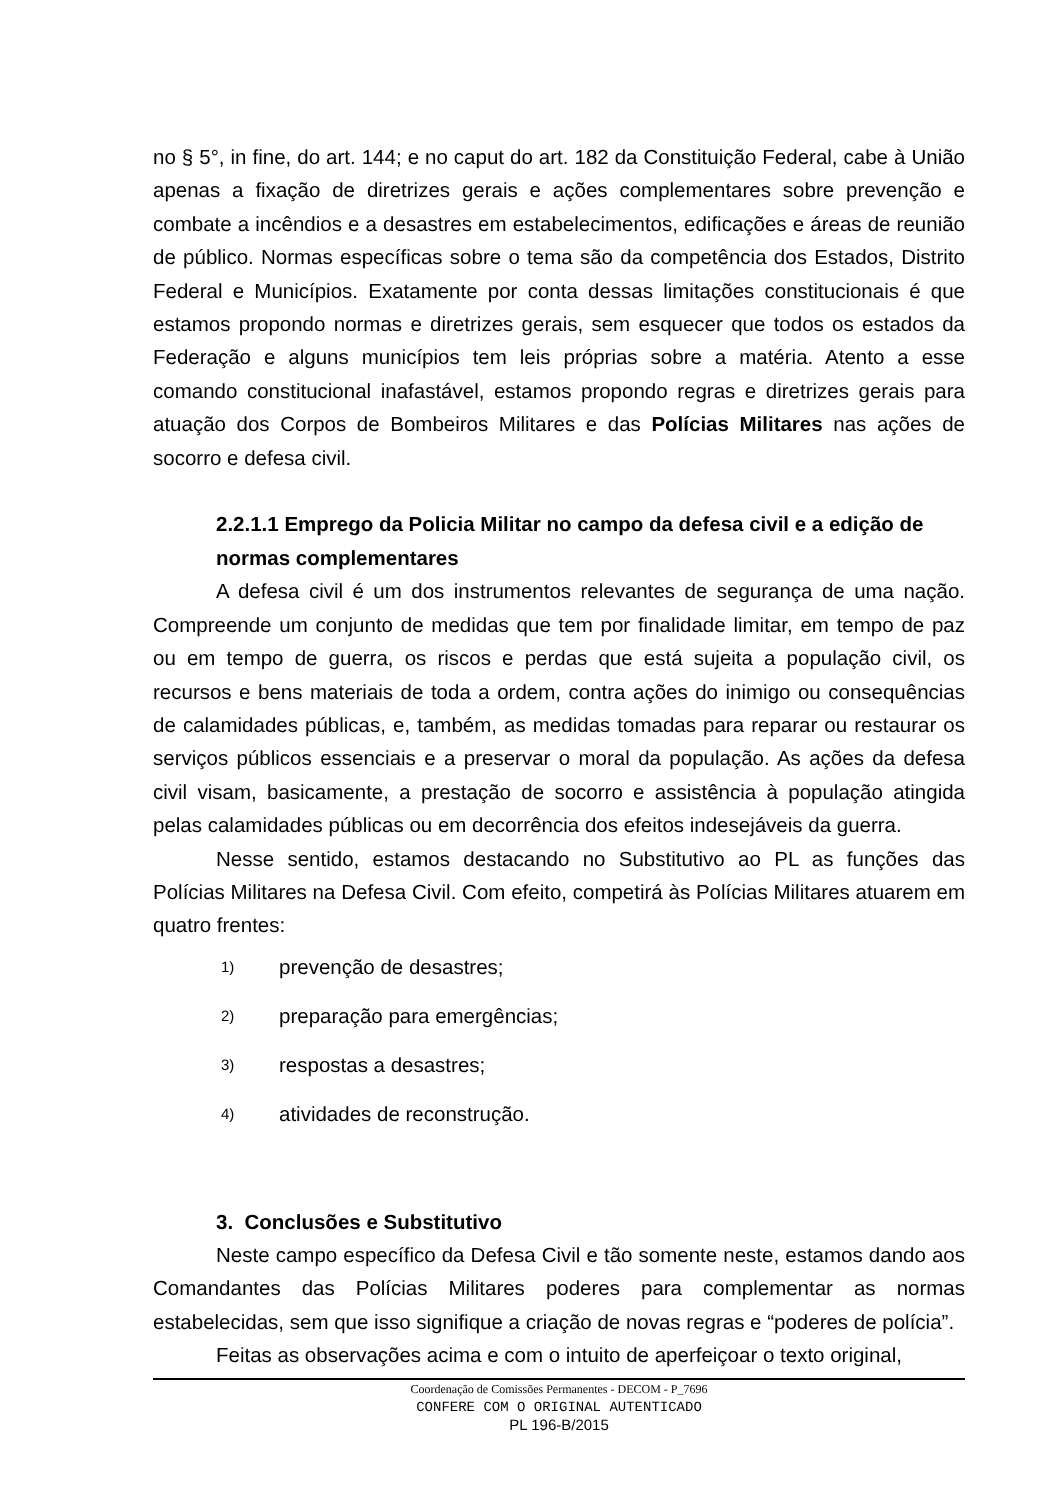no § 5°, in fine, do art. 144; e no caput do art. 182 da Constituição Federal, cabe à União apenas a fixação de diretrizes gerais e ações complementares sobre prevenção e combate a incêndios e a desastres em estabelecimentos, edificações e áreas de reunião de público. Normas específicas sobre o tema são da competência dos Estados, Distrito Federal e Municípios. Exatamente por conta dessas limitações constitucionais é que estamos propondo normas e diretrizes gerais, sem esquecer que todos os estados da Federação e alguns municípios tem leis próprias sobre a matéria. Atento a esse comando constitucional inafastável, estamos propondo regras e diretrizes gerais para atuação dos Corpos de Bombeiros Militares e das Polícias Militares nas ações de socorro e defesa civil.
2.2.1.1 Emprego da Policia Militar no campo da defesa civil e a edição de normas complementares
A defesa civil é um dos instrumentos relevantes de segurança de uma nação. Compreende um conjunto de medidas que tem por finalidade limitar, em tempo de paz ou em tempo de guerra, os riscos e perdas que está sujeita a população civil, os recursos e bens materiais de toda a ordem, contra ações do inimigo ou consequências de calamidades públicas, e, também, as medidas tomadas para reparar ou restaurar os serviços públicos essenciais e a preservar o moral da população. As ações da defesa civil visam, basicamente, a prestação de socorro e assistência à população atingida pelas calamidades públicas ou em decorrência dos efeitos indesejáveis da guerra.
Nesse sentido, estamos destacando no Substitutivo ao PL as funções das Polícias Militares na Defesa Civil. Com efeito, competirá às Polícias Militares atuarem em quatro frentes:
1) prevenção de desastres;
2) preparação para emergências;
3) respostas a desastres;
4) atividades de reconstrução.
3. Conclusões e Substitutivo
Neste campo específico da Defesa Civil e tão somente neste, estamos dando aos Comandantes das Polícias Militares poderes para complementar as normas estabelecidas, sem que isso signifique a criação de novas regras e “poderes de polícia”.
Feitas as observações acima e com o intuito de aperfeiçoar o texto original,
Coordenação de Comissões Permanentes - DECOM - P_7696
CONFERE COM O ORIGINAL AUTENTICADO
PL 196-B/2015